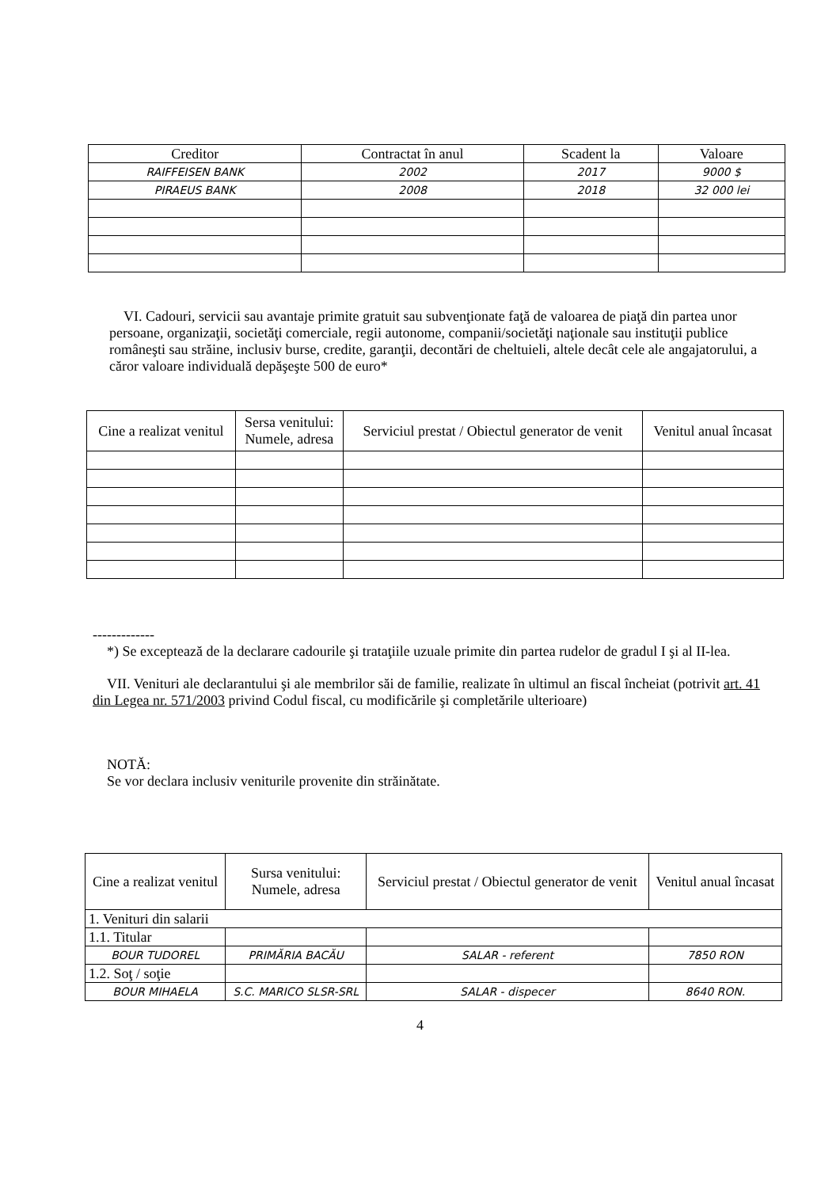| Creditor | Contractat în anul | Scadent la | Valoare |
| --- | --- | --- | --- |
| RAIFFEISEN BANK | 2002 | 2017 | 9000 $ |
| PIRAEUS BANK | 2008 | 2018 | 32 000 lei |
VI. Cadouri, servicii sau avantaje primite gratuit sau subvenţionate faţă de valoarea de piaţă din partea unor persoane, organizaţii, societăţi comerciale, regii autonome, companii/societăţi naţionale sau instituţii publice româneşti sau străine, inclusiv burse, credite, garanţii, decontări de cheltuieli, altele decât cele ale angajatorului, a căror valoare individuală depăşeşte 500 de euro*
| Cine a realizat venitul | Sersa venitului: Numele, adresa | Serviciul prestat / Obiectul generator de venit | Venitul anual încasat |
| --- | --- | --- | --- |
-------------
*) Se exceptează de la declarare cadourile şi trataţiile uzuale primite din partea rudelor de gradul I şi al II-lea.
VII. Venituri ale declarantului şi ale membrilor săi de familie, realizate în ultimul an fiscal încheiat (potrivit art. 41 din Legea nr. 571/2003 privind Codul fiscal, cu modificările şi completările ulterioare)
NOTĂ:
Se vor declara inclusiv veniturile provenite din străinătate.
| Cine a realizat venitul | Sursa venitului: Numele, adresa | Serviciul prestat / Obiectul generator de venit | Venitul anual încasat |
| --- | --- | --- | --- |
| 1. Venituri din salarii | | | |
| 1.1. Titular | | | |
| BOUR TUDOREL | PRIMĂRIA BACĂU | SALAR - referent | 7850 RON |
| 1.2. Soţ / soţie | | | |
| BOUR MIHAELA | S.C. MARICO SLSR-SRL | SALAR - dispecer | 8640 RON. |
4